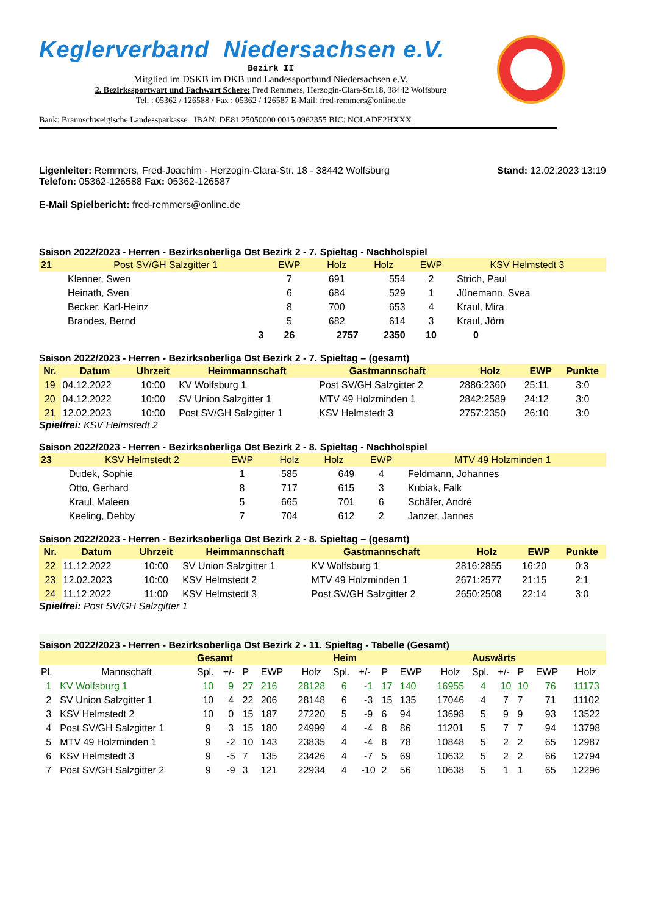Keglerverband Niedersachsen e.V.
Bezirk II
Mitglied im DSKB im DKB und Landessportbund Niedersachsen e.V.
2. Bezirkssportwart und Fachwart Schere: Fred Remmers, Herzogin-Clara-Str.18, 38442 Wolfsburg
Tel. : 05362 / 126588 / Fax : 05362 / 126587 E-Mail: fred-remmers@online.de
Bank: Braunschweigische Landessparkasse IBAN: DE81 25050000 0015 0962355 BIC: NOLADE2HXXX
Ligenleiter: Remmers, Fred-Joachim - Herzogin-Clara-Str. 18 - 38442 Wolfsburg
Telefon: 05362-126588 Fax: 05362-126587
Stand: 12.02.2023 13:19
E-Mail Spielbericht: fred-remmers@online.de
Saison 2022/2023 - Herren - Bezirksoberliga Ost Bezirk 2 - 7. Spieltag - Nachholspiel
| 21 | Post SV/GH Salzgitter 1 | EWP | Holz | Holz | EWP | KSV Helmstedt 3 | |
| | Klenner, Swen | 7 | 691 | 554 | 2 | Strich, Paul | |
| | Heinath, Sven | 6 | 684 | 529 | 1 | Jünemann, Svea | |
| | Becker, Karl-Heinz | 8 | 700 | 653 | 4 | Kraul, Mira | |
| | Brandes, Bernd | 5 | 682 | 614 | 3 | Kraul, Jörn | |
| | 3 | 26 | 2757 | 2350 | 10 | 0 | |
Saison 2022/2023 - Herren - Bezirksoberliga Ost Bezirk 2 - 7. Spieltag – (gesamt)
| Nr. | Datum | Uhrzeit | Heimmannschaft | Gastmannschaft | Holz | EWP | Punkte |
| --- | --- | --- | --- | --- | --- | --- | --- |
| 19 | 04.12.2022 | 10:00 | KV Wolfsburg 1 | Post SV/GH Salzgitter 2 | 2886:2360 | 25:11 | 3:0 |
| 20 | 04.12.2022 | 10:00 | SV Union Salzgitter 1 | MTV 49 Holzminden 1 | 2842:2589 | 24:12 | 3:0 |
| 21 | 12.02.2023 | 10:00 | Post SV/GH Salzgitter 1 | KSV Helmstedt 3 | 2757:2350 | 26:10 | 3:0 |
Spielfrei: KSV Helmstedt 2
Saison 2022/2023 - Herren - Bezirksoberliga Ost Bezirk 2 - 8. Spieltag - Nachholspiel
| 23 | KSV Helmstedt 2 | EWP | Holz | Holz | EWP | MTV 49 Holzminden 1 | |
| | Dudek, Sophie | 1 | 585 | 649 | 4 | Feldmann, Johannes | |
| | Otto, Gerhard | 8 | 717 | 615 | 3 | Kubiak, Falk | |
| | Kraul, Maleen | 5 | 665 | 701 | 6 | Schäfer, Andrè | |
| | Keeling, Debby | 7 | 704 | 612 | 2 | Janzer, Jannes | |
Saison 2022/2023 - Herren - Bezirksoberliga Ost Bezirk 2 - 8. Spieltag – (gesamt)
| Nr. | Datum | Uhrzeit | Heimmannschaft | Gastmannschaft | Holz | EWP | Punkte |
| --- | --- | --- | --- | --- | --- | --- | --- |
| 22 | 11.12.2022 | 10:00 | SV Union Salzgitter 1 | KV Wolfsburg 1 | 2816:2855 | 16:20 | 0:3 |
| 23 | 12.02.2023 | 10:00 | KSV Helmstedt 2 | MTV 49 Holzminden 1 | 2671:2577 | 21:15 | 2:1 |
| 24 | 11.12.2022 | 11:00 | KSV Helmstedt 3 | Post SV/GH Salzgitter 2 | 2650:2508 | 22:14 | 3:0 |
Spielfrei: Post SV/GH Salzgitter 1
Saison 2022/2023 - Herren - Bezirksoberliga Ost Bezirk 2 - 11. Spieltag - Tabelle (Gesamt)
| | | Gesamt | | | | | Heim | | | | | Auswärts | | | | |
| Pl. | Mannschaft | Spl. | +/- | P | EWP | Holz | Spl. | +/- | P | EWP | Holz | Spl. | +/- | P | EWP | Holz |
| 1 | KV Wolfsburg 1 | 10 | 9 | 27 | 216 | 28128 | 6 | -1 | 17 | 140 | 16955 | 4 | 10 | 10 | 76 | 11173 |
| 2 | SV Union Salzgitter 1 | 10 | 4 | 22 | 206 | 28148 | 6 | -3 | 15 | 135 | 17046 | 4 | 7 | 7 | 71 | 11102 |
| 3 | KSV Helmstedt 2 | 10 | 0 | 15 | 187 | 27220 | 5 | -9 | 6 | 94 | 13698 | 5 | 9 | 9 | 93 | 13522 |
| 4 | Post SV/GH Salzgitter 1 | 9 | 3 | 15 | 180 | 24999 | 4 | -4 | 8 | 86 | 11201 | 5 | 7 | 7 | 94 | 13798 |
| 5 | MTV 49 Holzminden 1 | 9 | -2 | 10 | 143 | 23835 | 4 | -4 | 8 | 78 | 10848 | 5 | 2 | 2 | 65 | 12987 |
| 6 | KSV Helmstedt 3 | 9 | -5 | 7 | 135 | 23426 | 4 | -7 | 5 | 69 | 10632 | 5 | 2 | 2 | 66 | 12794 |
| 7 | Post SV/GH Salzgitter 2 | 9 | -9 | 3 | 121 | 22934 | 4 | -10 | 2 | 56 | 10638 | 5 | 1 | 1 | 65 | 12296 |